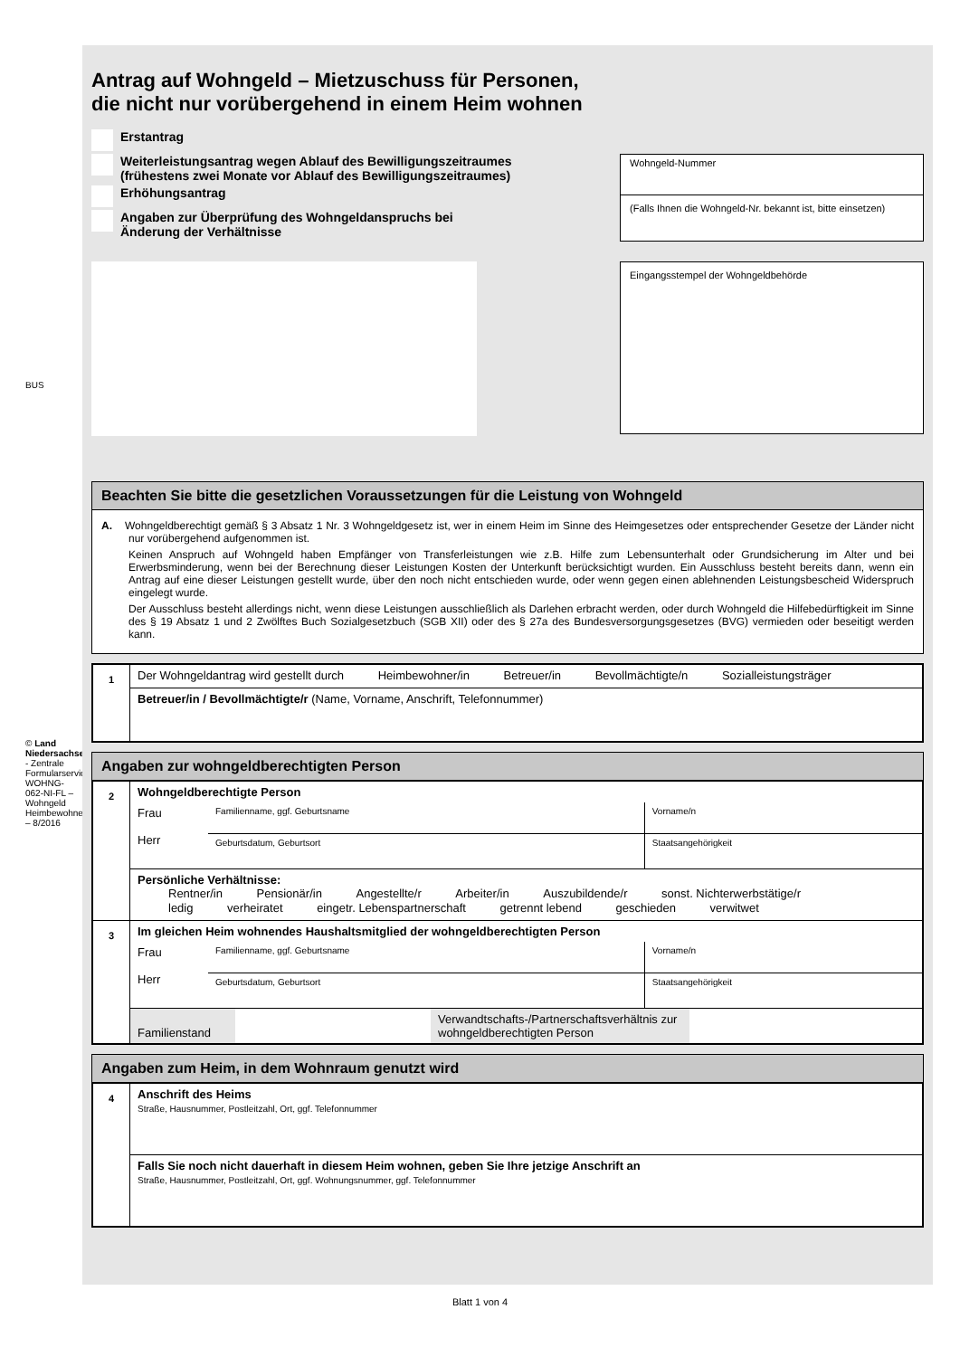BUS
© Land Niedersachsen - Zentrale Formularservicestelle WOHNG-062-NI-FL – Wohngeld Heimbewohner – 8/2016
Antrag auf Wohngeld – Mietzuschuss für Personen,
die nicht nur vorübergehend in einem Heim wohnen
Erstantrag
Weiterleistungsantrag wegen Ablauf des Bewilligungszeitraumes
(frühestens zwei Monate vor Ablauf des Bewilligungszeitraumes)
Erhöhungsantrag
Angaben zur Überprüfung des Wohngeldanspruchs bei
Änderung der Verhältnisse
Wohngeld-Nummer
(Falls Ihnen die Wohngeld-Nr. bekannt ist, bitte einsetzen)
Eingangsstempel der Wohngeldbehörde
Beachten Sie bitte die gesetzlichen Voraussetzungen für die Leistung von Wohngeld
A. Wohngeldberechtigt gemäß § 3 Absatz 1 Nr. 3 Wohngeldgesetz ist, wer in einem Heim im Sinne des Heimgesetzes oder entsprechender Gesetze der Länder nicht nur vorübergehend aufgenommen ist.
Keinen Anspruch auf Wohngeld haben Empfänger von Transferleistungen wie z.B. Hilfe zum Lebensunterhalt oder Grundsicherung im Alter und bei Erwerbsminderung, wenn bei der Berechnung dieser Leistungen Kosten der Unterkunft berücksichtigt wurden. Ein Ausschluss besteht bereits dann, wenn ein Antrag auf eine dieser Leistungen gestellt wurde, über den noch nicht entschieden wurde, oder wenn gegen einen ablehnenden Leistungsbescheid Widerspruch eingelegt wurde.
Der Ausschluss besteht allerdings nicht, wenn diese Leistungen ausschließlich als Darlehen erbracht werden, oder durch Wohngeld die Hilfebedürftigkeit im Sinne des § 19 Absatz 1 und 2 Zwölftes Buch Sozialgesetzbuch (SGB XII) oder des § 27a des Bundesversorgungsgesetzes (BVG) vermieden oder beseitigt werden kann.
| 1 | Der Wohngeldantrag wird gestellt durch Heimbewohner/in Betreuer/in Bevollmächtigte/n Sozialleistungsträger |
| | Betreuer/in / Bevollmächtigte/r (Name, Vorname, Anschrift, Telefonnummer) |
Angaben zur wohngeldberechtigten Person
| 2 | Wohngeldberechtigte Person / Frau Herr / Familienname, ggf. Geburtsname / Vorname/n / / / Geburtsdatum, Geburtsort / Staatsangehörigkeit / |
| | Persönliche Verhältnisse: Rentner/in Pensionär/in Angestellte/r Arbeiter/in Auszubildende/r sonst. Nichterwerbstätige/r ledig verheiratet eingetr. Lebenspartnerschaft getrennt lebend geschieden verwitwet |
| 3 | Im gleichen Heim wohnendes Haushaltsmitglied der wohngeldberechtigten Person / Frau Herr / Familienname, ggf. Geburtsname / Vorname/n / / / Geburtsdatum, Geburtsort / Staatsangehörigkeit / |
| | / Familienstand / / Verwandtschafts-/Partnerschaftsverhältnis zur wohngeldberechtigten Person / / |
Angaben zum Heim, in dem Wohnraum genutzt wird
| 4 | Anschrift des Heims Straße, Hausnummer, Postleitzahl, Ort, ggf. Telefonnummer |
| | Falls Sie noch nicht dauerhaft in diesem Heim wohnen, geben Sie Ihre jetzige Anschrift an Straße, Hausnummer, Postleitzahl, Ort, ggf. Wohnungsnummer, ggf. Telefonnummer |
Blatt 1 von 4